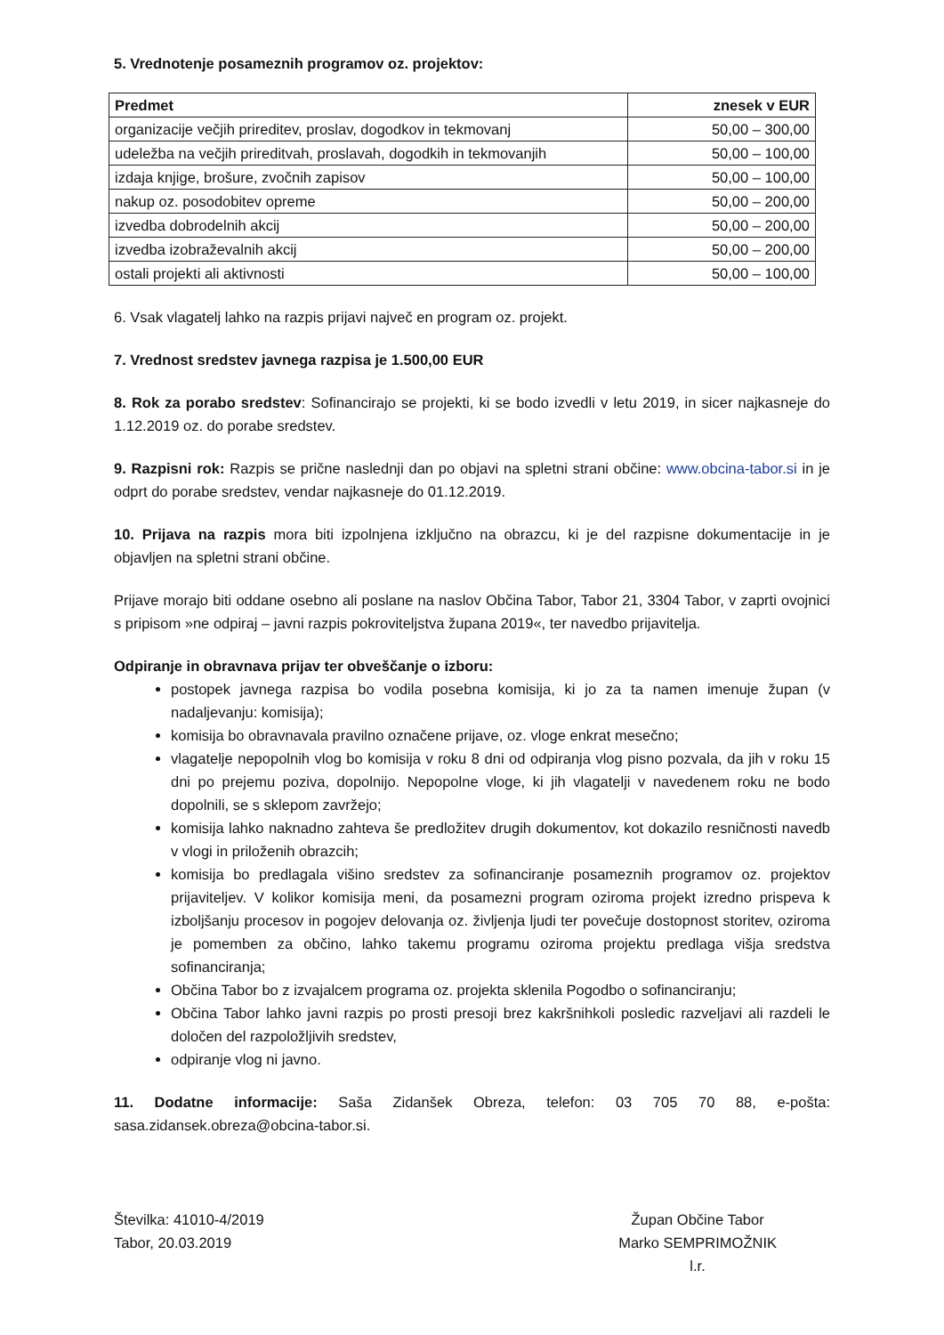5. Vrednotenje posameznih programov oz. projektov:
| Predmet | znesek v EUR |
| --- | --- |
| organizacije večjih prireditev, proslav, dogodkov in tekmovanj | 50,00 – 300,00 |
| udeležba na večjih prireditvah, proslavah, dogodkih in tekmovanjih | 50,00 – 100,00 |
| izdaja knjige, brošure, zvočnih zapisov | 50,00 – 100,00 |
| nakup oz. posodobitev opreme | 50,00 – 200,00 |
| izvedba dobrodelnih akcij | 50,00 – 200,00 |
| izvedba izobraževalnih akcij | 50,00 – 200,00 |
| ostali projekti ali aktivnosti | 50,00 – 100,00 |
6. Vsak vlagatelj lahko na razpis prijavi največ en program oz. projekt.
7. Vrednost sredstev javnega razpisa je 1.500,00 EUR
8. Rok za porabo sredstev: Sofinancirajo se projekti, ki se bodo izvedli v letu 2019, in sicer najkasneje do 1.12.2019 oz. do porabe sredstev.
9. Razpisni rok: Razpis se prične naslednji dan po objavi na spletni strani občine: www.obcina-tabor.si in je odprt do porabe sredstev, vendar najkasneje do 01.12.2019.
10. Prijava na razpis mora biti izpolnjena izključno na obrazcu, ki je del razpisne dokumentacije in je objavljen na spletni strani občine.
Prijave morajo biti oddane osebno ali poslane na naslov Občina Tabor, Tabor 21, 3304 Tabor, v zaprti ovojnici s pripisom »ne odpiraj – javni razpis pokroviteljstva župana 2019«, ter navedbo prijavitelja.
Odpiranje in obravnava prijav ter obveščanje o izboru:
postopek javnega razpisa bo vodila posebna komisija, ki jo za ta namen imenuje župan (v nadaljevanju: komisija);
komisija bo obravnavala pravilno označene prijave, oz. vloge enkrat mesečno;
vlagatelje nepopolnih vlog bo komisija v roku 8 dni od odpiranja vlog pisno pozvala, da jih v roku 15 dni po prejemu poziva, dopolnijo. Nepopolne vloge, ki jih vlagatelji v navedenem roku ne bodo dopolnili, se s sklepom zavržejo;
komisija lahko naknadno zahteva še predložitev drugih dokumentov, kot dokazilo resničnosti navedb v vlogi in priloženih obrazcih;
komisija bo predlagala višino sredstev za sofinanciranje posameznih programov oz. projektov prijaviteljev. V kolikor komisija meni, da posamezni program oziroma projekt izredno prispeva k izboljšanju procesov in pogojev delovanja oz. življenja ljudi ter povečuje dostopnost storitev, oziroma je pomemben za občino, lahko takemu programu oziroma projektu predlaga višja sredstva sofinanciranja;
Občina Tabor bo z izvajalcem programa oz. projekta sklenila Pogodbo o sofinanciranju;
Občina Tabor lahko javni razpis po prosti presoji brez kakršnihkoli posledic razveljavi ali razdeli le določen del razpoložljivih sredstev,
odpiranje vlog ni javno.
11. Dodatne informacije: Saša Zidanšek Obreza, telefon: 03 705 70 88, e-pošta: sasa.zidansek.obreza@obcina-tabor.si.
Številka: 41010-4/2019
Tabor, 20.03.2019
Župan Občine Tabor
Marko SEMPRIMOŽNIK
l.r.